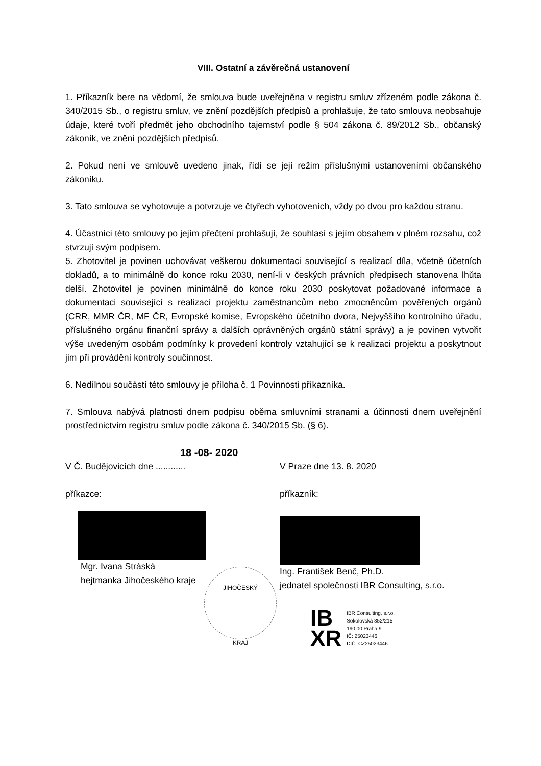VIII. Ostatní a závěrečná ustanovení
1. Příkazník bere na vědomí, že smlouva bude uveřejněna v registru smluv zřízeném podle zákona č. 340/2015 Sb., o registru smluv, ve znění pozdějších předpisů a prohlašuje, že tato smlouva neobsahuje údaje, které tvoří předmět jeho obchodního tajemství podle § 504 zákona č. 89/2012 Sb., občanský zákoník, ve znění pozdějších předpisů.
2. Pokud není ve smlouvě uvedeno jinak, řídí se její režim příslušnými ustanoveními občanského zákoníku.
3. Tato smlouva se vyhotovuje a potvrzuje ve čtyřech vyhotoveních, vždy po dvou pro každou stranu.
4. Účastníci této smlouvy po jejím přečtení prohlašují, že souhlasí s jejím obsahem v plném rozsahu, což stvrzují svým podpisem.
5. Zhotovitel je povinen uchovávat veškerou dokumentaci související s realizací díla, včetně účetních dokladů, a to minimálně do konce roku 2030, není-li v českých právních předpisech stanovena lhůta delší. Zhotovitel je povinen minimálně do konce roku 2030 poskytovat požadované informace a dokumentaci související s realizací projektu zaměstnancům nebo zmocněncům pověřených orgánů (CRR, MMR ČR, MF ČR, Evropské komise, Evropského účetního dvora, Nejvyššího kontrolního úřadu, příslušného orgánu finanční správy a dalších oprávněných orgánů státní správy) a je povinen vytvořit výše uvedeným osobám podmínky k provedení kontroly vztahující se k realizaci projektu a poskytnout jim při provádění kontroly součinnost.
6. Nedílnou součástí této smlouvy je příloha č. 1 Povinnosti příkazníka.
7. Smlouva nabývá platnosti dnem podpisu oběma smluvními stranami a účinnosti dnem uveřejnění prostřednictvím registru smluv podle zákona č. 340/2015 Sb. (§ 6).
18 -08- 2020
V Č. Budějovicích dne ............
příkazce:
Mgr. Ivana Stráská
hejtmanka Jihočeského kraje
V Praze dne 13. 8. 2020
příkazník:
Ing. František Benč, Ph.D.
jednatel společnosti IBR Consulting, s.r.o.
IB
XR
IBR Consulting, s.r.o.
Sokolovská 352/215
190 00 Praha 9
IČ: 25023446
DIČ: CZ25023446
JIHOČESKÝ
KRAJ